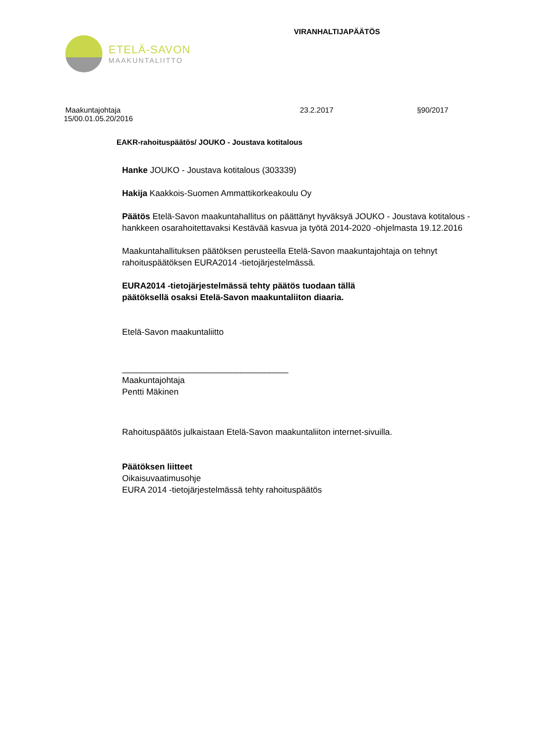ETELÄ-SAVON
MAAKUNTALIITTO
VIRANHALTIJAPÄÄTÖS
Maakuntajohtaja 23.2.2017 §90/2017
15/00.01.05.20/2016
EAKR-rahoituspäätös/ JOUKO - Joustava kotitalous
Hanke JOUKO - Joustava kotitalous (303339)
Hakija Kaakkois-Suomen Ammattikorkeakoulu Oy
Päätös Etelä-Savon maakuntahallitus on päättänyt hyväksyä JOUKO - Joustava kotitalous -hankkeen osarahoitettavaksi Kestävää kasvua ja työtä 2014-2020 -ohjelmasta 19.12.2016
Maakuntahallituksen päätöksen perusteella Etelä-Savon maakuntajohtaja on tehnyt rahoituspäätöksen EURA2014 -tietojärjestelmässä.
EURA2014 -tietojärjestelmässä tehty päätös tuodaan tällä
päätöksellä osaksi Etelä-Savon maakuntaliiton diaaria.
Etelä-Savon maakuntaliitto
___________________________________
Maakuntajohtaja
Pentti Mäkinen
Rahoituspäätös julkaistaan Etelä-Savon maakuntaliiton internet-sivuilla.
Päätöksen liitteet
Oikaisuvaatimusohje
EURA 2014 -tietojärjestelmässä tehty rahoituspäätös